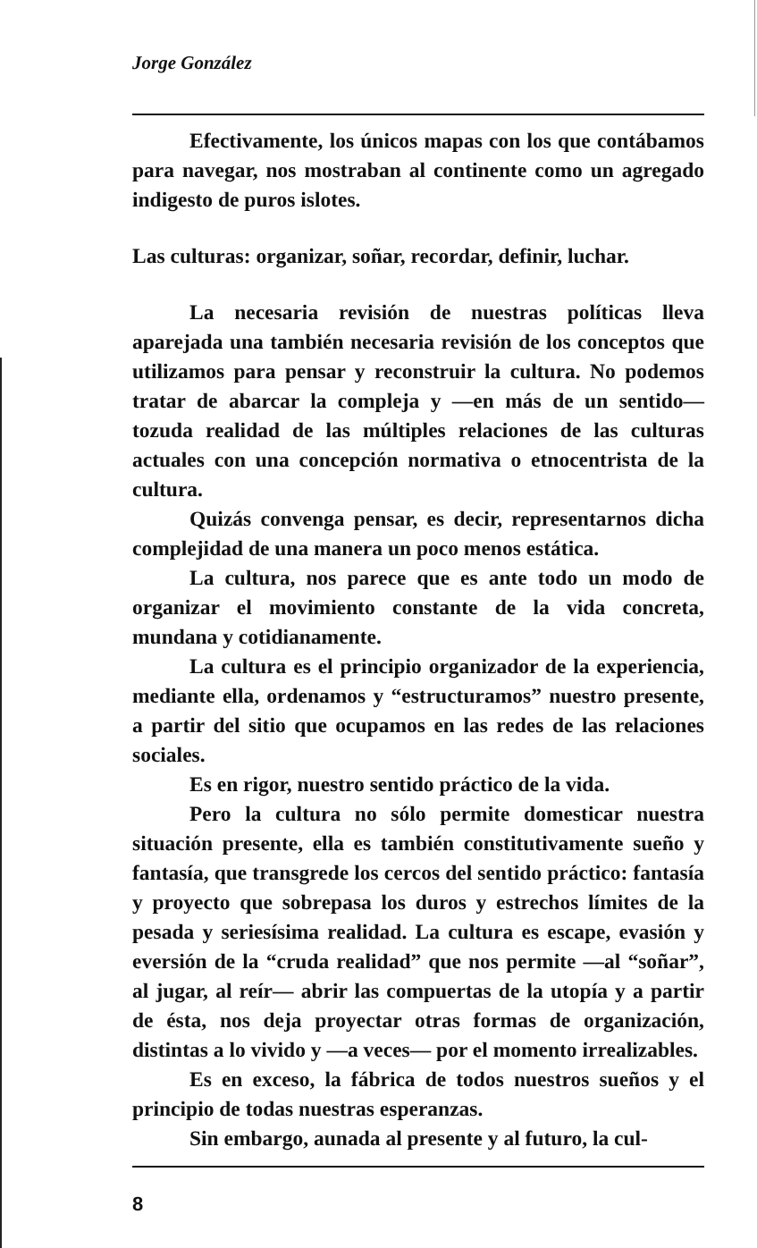Jorge González
Efectivamente, los únicos mapas con los que contábamos para navegar, nos mostraban al continente como un agregado indigesto de puros islotes.
Las culturas: organizar, soñar, recordar, definir, luchar.
La necesaria revisión de nuestras políticas lleva aparejada una también necesaria revisión de los conceptos que utilizamos para pensar y reconstruir la cultura. No podemos tratar de abarcar la compleja y —en más de un sentido— tozuda realidad de las múltiples relaciones de las culturas actuales con una concepción normativa o etnocentrista de la cultura.
Quizás convenga pensar, es decir, representarnos dicha complejidad de una manera un poco menos estática.
La cultura, nos parece que es ante todo un modo de organizar el movimiento constante de la vida concreta, mundana y cotidianamente.
La cultura es el principio organizador de la experiencia, mediante ella, ordenamos y “estructuramos” nuestro presente, a partir del sitio que ocupamos en las redes de las relaciones sociales.
Es en rigor, nuestro sentido práctico de la vida.
Pero la cultura no sólo permite domesticar nuestra situación presente, ella es también constitutivamente sueño y fantasía, que transgrede los cercos del sentido práctico: fantasía y proyecto que sobrepasa los duros y estrechos límites de la pesada y seriesísima realidad. La cultura es escape, evasión y eversión de la “cruda realidad” que nos permite —al “soñar”, al jugar, al reír— abrir las compuertas de la utopía y a partir de ésta, nos deja proyectar otras formas de organización, distintas a lo vivido y —a veces— por el momento irrealizables.
Es en exceso, la fábrica de todos nuestros sueños y el principio de todas nuestras esperanzas.
Sin embargo, aunada al presente y al futuro, la cul-
8